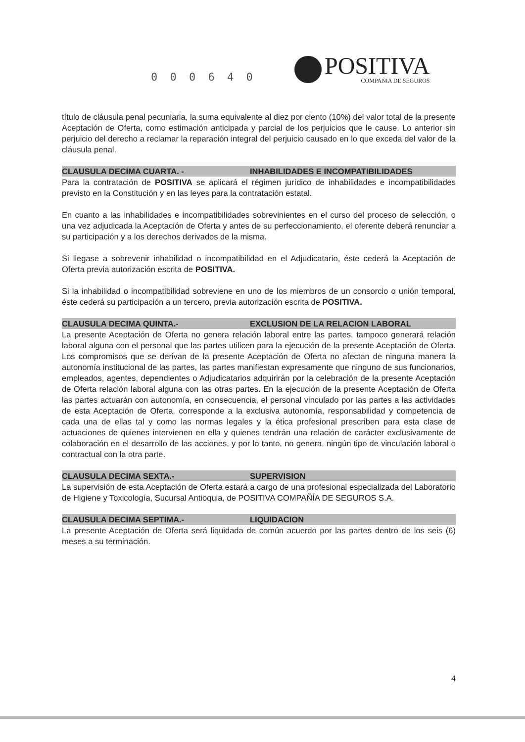0 0 0 6 4 0
POSITIVA
COMPAÑIA DE SEGUROS
título de cláusula penal pecuniaria, la suma equivalente al diez por ciento (10%) del valor total de la presente Aceptación de Oferta, como estimación anticipada y parcial de los perjuicios que le cause. Lo anterior sin perjuicio del derecho a reclamar la reparación integral del perjuicio causado en lo que exceda del valor de la cláusula penal.
CLAUSULA DECIMA CUARTA. - INHABILIDADES E INCOMPATIBILIDADES
Para la contratación de POSITIVA se aplicará el régimen jurídico de inhabilidades e incompatibilidades previsto en la Constitución y en las leyes para la contratación estatal.
En cuanto a las inhabilidades e incompatibilidades sobrevinientes en el curso del proceso de selección, o una vez adjudicada la Aceptación de Oferta y antes de su perfeccionamiento, el oferente deberá renunciar a su participación y a los derechos derivados de la misma.
Si llegase a sobrevenir inhabilidad o incompatibilidad en el Adjudicatario, éste cederá la Aceptación de Oferta previa autorización escrita de POSITIVA.
Si la inhabilidad o incompatibilidad sobreviene en uno de los miembros de un consorcio o unión temporal, éste cederá su participación a un tercero, previa autorización escrita de POSITIVA.
CLAUSULA DECIMA QUINTA.- EXCLUSION DE LA RELACION LABORAL
La presente Aceptación de Oferta no genera relación laboral entre las partes, tampoco generará relación laboral alguna con el personal que las partes utilicen para la ejecución de la presente Aceptación de Oferta. Los compromisos que se derivan de la presente Aceptación de Oferta no afectan de ninguna manera la autonomía institucional de las partes, las partes manifiestan expresamente que ninguno de sus funcionarios, empleados, agentes, dependientes o Adjudicatarios adquirirán por la celebración de la presente Aceptación de Oferta relación laboral alguna con las otras partes. En la ejecución de la presente Aceptación de Oferta las partes actuarán con autonomía, en consecuencia, el personal vinculado por las partes a las actividades de esta Aceptación de Oferta, corresponde a la exclusiva autonomía, responsabilidad y competencia de cada una de ellas tal y como las normas legales y la ética profesional prescriben para esta clase de actuaciones de quienes intervienen en ella y quienes tendrán una relación de carácter exclusivamente de colaboración en el desarrollo de las acciones, y por lo tanto, no genera, ningún tipo de vinculación laboral o contractual con la otra parte.
CLAUSULA DECIMA SEXTA.- SUPERVISION
La supervisión de esta Aceptación de Oferta estará a cargo de una profesional especializada del Laboratorio de Higiene y Toxicología, Sucursal Antioquia, de POSITIVA COMPAÑÍA DE SEGUROS S.A.
CLAUSULA DECIMA SEPTIMA.- LIQUIDACION
La presente Aceptación de Oferta será liquidada de común acuerdo por las partes dentro de los seis (6) meses a su terminación.
4